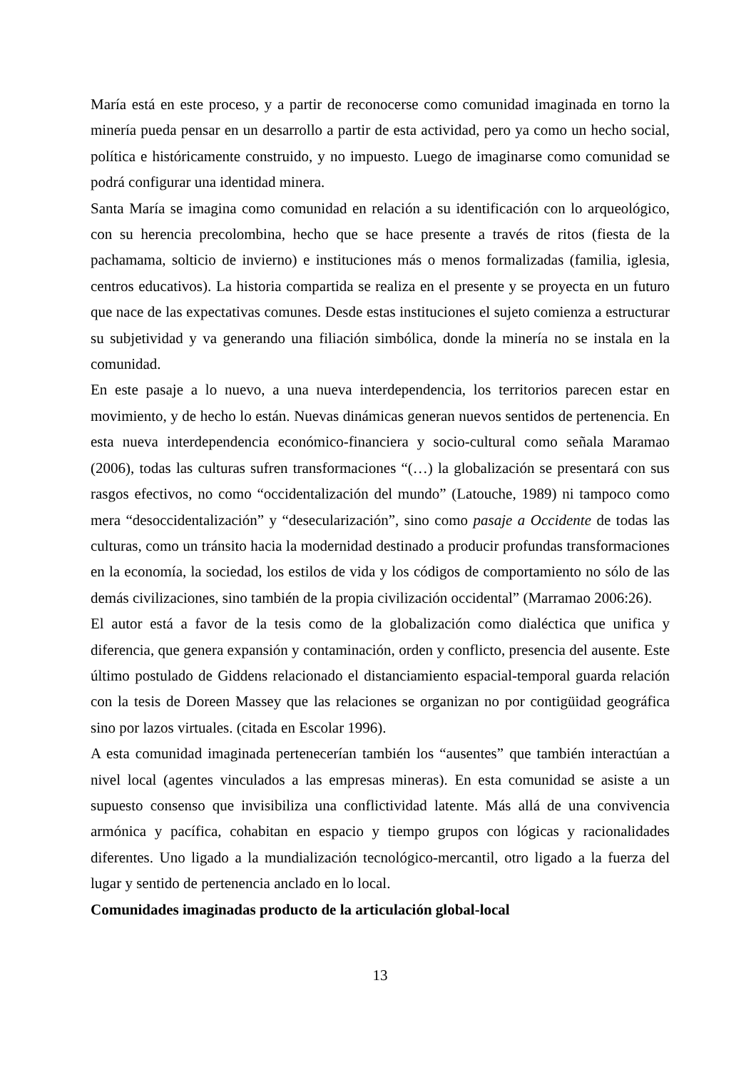María está en este proceso, y a partir de reconocerse como comunidad imaginada en torno la minería pueda pensar en un desarrollo a partir de esta actividad, pero ya como un hecho social, política e históricamente construido, y no impuesto. Luego de imaginarse como comunidad se podrá configurar una identidad minera.
Santa María se imagina como comunidad en relación a su identificación con lo arqueológico, con su herencia precolombina, hecho que se hace presente a través de ritos (fiesta de la pachamama, solticio de invierno) e instituciones más o menos formalizadas (familia, iglesia, centros educativos). La historia compartida se realiza en el presente y se proyecta en un futuro que nace de las expectativas comunes. Desde estas instituciones el sujeto comienza a estructurar su subjetividad y va generando una filiación simbólica, donde la minería no se instala en la comunidad.
En este pasaje a lo nuevo, a una nueva interdependencia, los territorios parecen estar en movimiento, y de hecho lo están. Nuevas dinámicas generan nuevos sentidos de pertenencia. En esta nueva interdependencia económico-financiera y socio-cultural como señala Maramao (2006), todas las culturas sufren transformaciones “(…) la globalización se presentará con sus rasgos efectivos, no como “occidentalización del mundo” (Latouche, 1989) ni tampoco como mera “desoccidentalización” y “desecularización”, sino como pasaje a Occidente de todas las culturas, como un tránsito hacia la modernidad destinado a producir profundas transformaciones en la economía, la sociedad, los estilos de vida y los códigos de comportamiento no sólo de las demás civilizaciones, sino también de la propia civilización occidental” (Marramao 2006:26).
El autor está a favor de la tesis como de la globalización como dialéctica que unifica y diferencia, que genera expansión y contaminación, orden y conflicto, presencia del ausente. Este último postulado de Giddens relacionado el distanciamiento espacial-temporal guarda relación con la tesis de Doreen Massey que las relaciones se organizan no por contigüidad geográfica sino por lazos virtuales. (citada en Escolar 1996).
A esta comunidad imaginada pertenecerían también los “ausentes” que también interactúan a nivel local (agentes vinculados a las empresas mineras). En esta comunidad se asiste a un supuesto consenso que invisibiliza una conflictividad latente. Más allá de una convivencia armónica y pacífica, cohabitan en espacio y tiempo grupos con lógicas y racionalidades diferentes. Uno ligado a la mundialización tecnológico-mercantil, otro ligado a la fuerza del lugar y sentido de pertenencia anclado en lo local.
Comunidades imaginadas producto de la articulación global-local
13